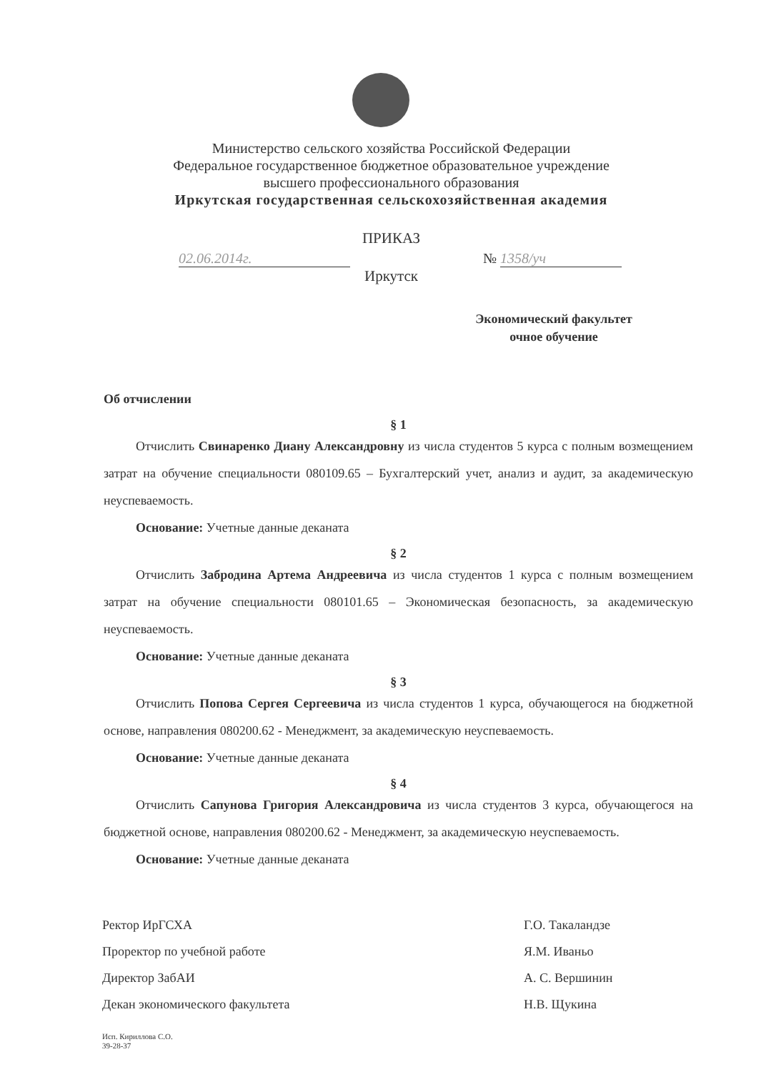Министерство сельского хозяйства Российской Федерации
Федеральное государственное бюджетное образовательное учреждение
высшего профессионального образования
Иркутская государственная сельскохозяйственная академия
ПРИКАЗ
02.06.2014г. № 1358/уч
Иркутск
Экономический факультет
очное обучение
Об отчислении
§ 1
Отчислить Свинаренко Диану Александровну из числа студентов 5 курса с полным возмещением затрат на обучение специальности 080109.65 – Бухгалтерский учет, анализ и аудит, за академическую неуспеваемость.
Основание: Учетные данные деканата
§ 2
Отчислить Забродина Артема Андреевича из числа студентов 1 курса с полным возмещением затрат на обучение специальности 080101.65 – Экономическая безопасность, за академическую неуспеваемость.
Основание: Учетные данные деканата
§ 3
Отчислить Попова Сергея Сергеевича из числа студентов 1 курса, обучающегося на бюджетной основе, направления 080200.62 - Менеджмент, за академическую неуспеваемость.
Основание: Учетные данные деканата
§ 4
Отчислить Сапунова Григория Александровича из числа студентов 3 курса, обучающегося на бюджетной основе, направления 080200.62 - Менеджмент, за академическую неуспеваемость.
Основание: Учетные данные деканата
Ректор ИрГСХА Г.О. Такаландзе Проректор по учебной работе Я.М. Иваньо Директор ЗабАИ А. С. Вершинин Декан экономического факультета Н.В. Щукина
Исп. Кириллова С.О.
39-28-37